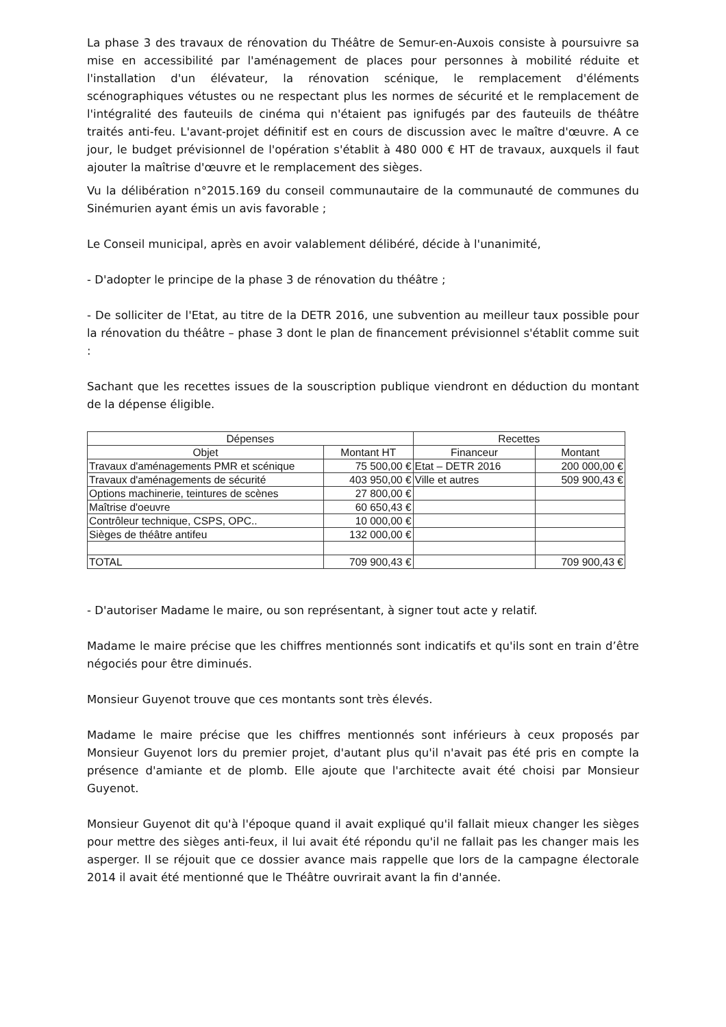La phase 3 des travaux de rénovation du Théâtre de Semur-en-Auxois consiste à poursuivre sa mise en accessibilité par l'aménagement de places pour personnes à mobilité réduite et l'installation d'un élévateur, la rénovation scénique, le remplacement d'éléments scénographiques vétustes ou ne respectant plus les normes de sécurité et le remplacement de l'intégralité des fauteuils de cinéma qui n'étaient pas ignifugés par des fauteuils de théâtre traités anti-feu. L'avant-projet définitif est en cours de discussion avec le maître d'œuvre. A ce jour, le budget prévisionnel de l'opération s'établit à 480 000 € HT de travaux, auxquels il faut ajouter la maîtrise d'œuvre et le remplacement des sièges.
Vu la délibération n°2015.169 du conseil communautaire de la communauté de communes du Sinémurien ayant émis un avis favorable ;
Le Conseil municipal, après en avoir valablement délibéré, décide à l'unanimité,
- D'adopter le principe de la phase 3 de rénovation du théâtre ;
- De solliciter de l'Etat, au titre de la DETR 2016, une subvention au meilleur taux possible pour la rénovation du théâtre – phase 3 dont le plan de financement prévisionnel s'établit comme suit :
Sachant que les recettes issues de la souscription publique viendront en déduction du montant de la dépense éligible.
| Dépenses | | Recettes | |
| --- | --- | --- | --- |
| Objet | Montant HT | Financeur | Montant |
| Travaux d'aménagements PMR et scénique | 75 500,00 € | Etat – DETR 2016 | 200 000,00 € |
| Travaux d'aménagements de sécurité | 403 950,00 € | Ville et autres | 509 900,43 € |
| Options machinerie, teintures de scènes | 27 800,00 € | | |
| Maîtrise d'oeuvre | 60 650,43 € | | |
| Contrôleur technique, CSPS, OPC.. | 10 000,00 € | | |
| Sièges de théâtre antifeu | 132 000,00 € | | |
| TOTAL | 709 900,43 € | | 709 900,43 € |
- D'autoriser Madame le maire, ou son représentant, à signer tout acte y relatif.
Madame le maire précise que les chiffres mentionnés sont indicatifs et qu'ils sont en train d’être négociés pour être diminués.
Monsieur Guyenot trouve que ces montants sont très élevés.
Madame le maire précise que les chiffres mentionnés sont inférieurs à ceux proposés par Monsieur Guyenot lors du premier projet, d'autant plus qu'il n'avait pas été pris en compte la présence d'amiante et de plomb. Elle ajoute que l'architecte avait été choisi par Monsieur Guyenot.
Monsieur Guyenot dit qu'à l'époque quand il avait expliqué qu'il fallait mieux changer les sièges pour mettre des sièges anti-feux, il lui avait été répondu qu'il ne fallait pas les changer mais les asperger. Il se réjouit que ce dossier avance mais rappelle que lors de la campagne électorale 2014 il avait été mentionné que le Théâtre ouvrirait avant la fin d'année.